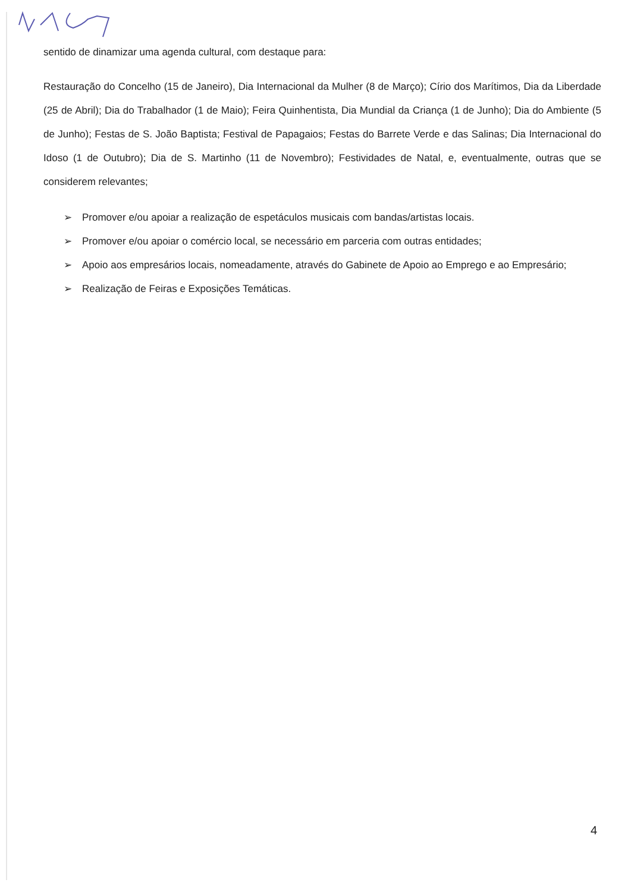sentido de dinamizar uma agenda cultural, com destaque para:
Restauração do Concelho (15 de Janeiro), Dia Internacional da Mulher (8 de Março); Círio dos Marítimos, Dia da Liberdade (25 de Abril); Dia do Trabalhador (1 de Maio); Feira Quinhentista, Dia Mundial da Criança (1 de Junho); Dia do Ambiente (5 de Junho); Festas de S. João Baptista; Festival de Papagaios; Festas do Barrete Verde e das Salinas; Dia Internacional do Idoso (1 de Outubro); Dia de S. Martinho (11 de Novembro); Festividades de Natal, e, eventualmente, outras que se considerem relevantes;
➢ Promover e/ou apoiar a realização de espetáculos musicais com bandas/artistas locais.
➢ Promover e/ou apoiar o comércio local, se necessário em parceria com outras entidades;
➢ Apoio aos empresários locais, nomeadamente, através do Gabinete de Apoio ao Emprego e ao Empresário;
➢ Realização de Feiras e Exposições Temáticas.
4